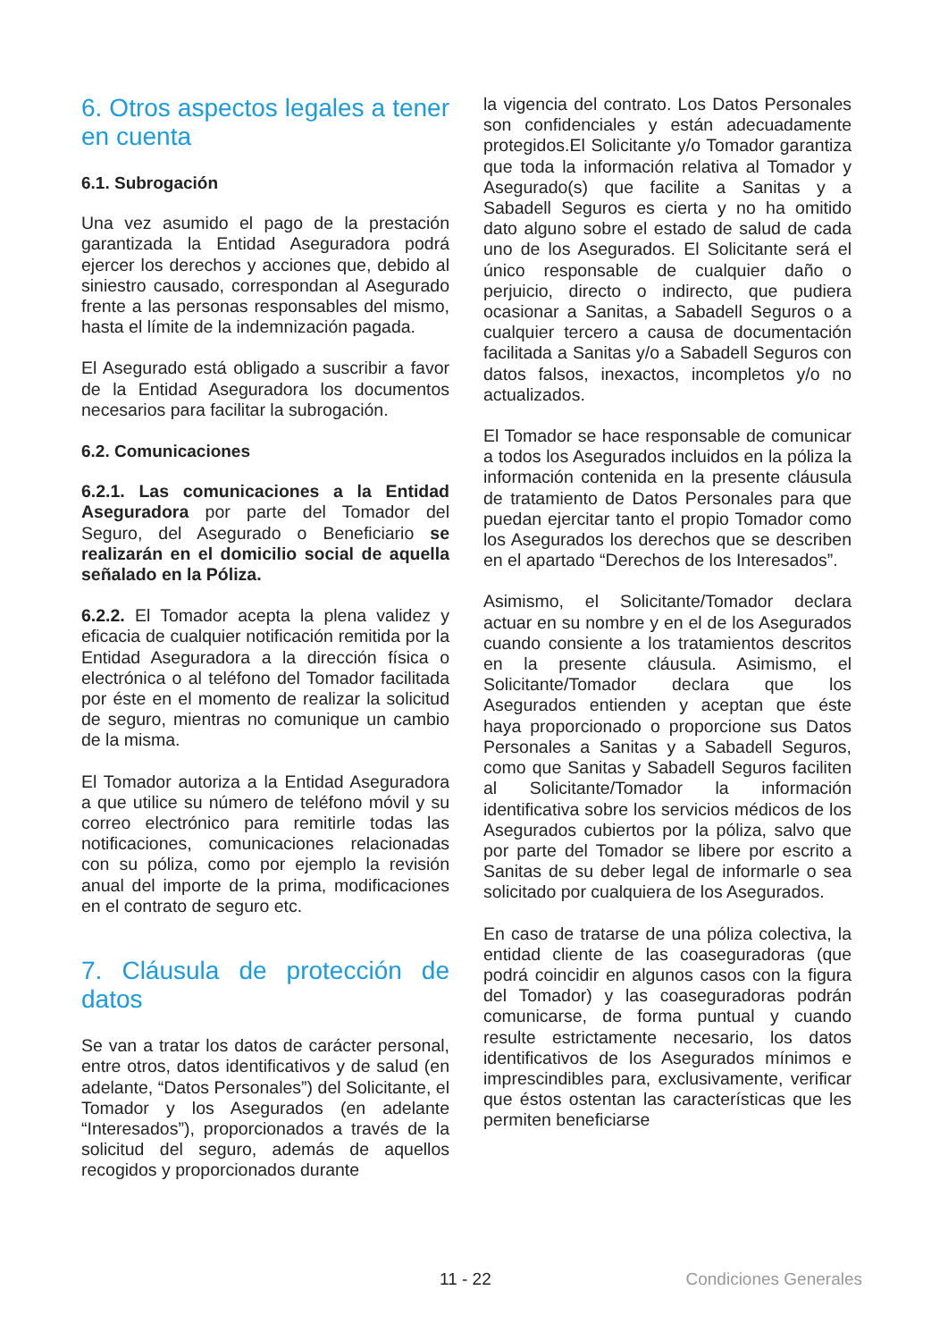6. Otros aspectos legales a tener en cuenta
6.1. Subrogación
Una vez asumido el pago de la prestación garantizada la Entidad Aseguradora podrá ejercer los derechos y acciones que, debido al siniestro causado, correspondan al Asegurado frente a las personas responsables del mismo, hasta el límite de la indemnización pagada.
El Asegurado está obligado a suscribir a favor de la Entidad Aseguradora los documentos necesarios para facilitar la subrogación.
6.2. Comunicaciones
6.2.1. Las comunicaciones a la Entidad Aseguradora por parte del Tomador del Seguro, del Asegurado o Beneficiario se realizarán en el domicilio social de aquella señalado en la Póliza.
6.2.2. El Tomador acepta la plena validez y eficacia de cualquier notificación remitida por la Entidad Aseguradora a la dirección física o electrónica o al teléfono del Tomador facilitada por éste en el momento de realizar la solicitud de seguro, mientras no comunique un cambio de la misma.
El Tomador autoriza a la Entidad Aseguradora a que utilice su número de teléfono móvil y su correo electrónico para remitirle todas las notificaciones, comunicaciones relacionadas con su póliza, como por ejemplo la revisión anual del importe de la prima, modificaciones en el contrato de seguro etc.
7. Cláusula de protección de datos
Se van a tratar los datos de carácter personal, entre otros, datos identificativos y de salud (en adelante, “Datos Personales”) del Solicitante, el Tomador y los Asegurados (en adelante “Interesados”), proporcionados a través de la solicitud del seguro, además de aquellos recogidos y proporcionados durante
la vigencia del contrato. Los Datos Personales son confidenciales y están adecuadamente protegidos.El Solicitante y/o Tomador garantiza que toda la información relativa al Tomador y Asegurado(s) que facilite a Sanitas y a Sabadell Seguros es cierta y no ha omitido dato alguno sobre el estado de salud de cada uno de los Asegurados. El Solicitante será el único responsable de cualquier daño o perjuicio, directo o indirecto, que pudiera ocasionar a Sanitas, a Sabadell Seguros o a cualquier tercero a causa de documentación facilitada a Sanitas y/o a Sabadell Seguros con datos falsos, inexactos, incompletos y/o no actualizados.
El Tomador se hace responsable de comunicar a todos los Asegurados incluidos en la póliza la información contenida en la presente cláusula de tratamiento de Datos Personales para que puedan ejercitar tanto el propio Tomador como los Asegurados los derechos que se describen en el apartado “Derechos de los Interesados”.
Asimismo, el Solicitante/Tomador declara actuar en su nombre y en el de los Asegurados cuando consiente a los tratamientos descritos en la presente cláusula. Asimismo, el Solicitante/Tomador declara que los Asegurados entienden y aceptan que éste haya proporcionado o proporcione sus Datos Personales a Sanitas y a Sabadell Seguros, como que Sanitas y Sabadell Seguros faciliten al Solicitante/Tomador la información identificativa sobre los servicios médicos de los Asegurados cubiertos por la póliza, salvo que por parte del Tomador se libere por escrito a Sanitas de su deber legal de informarle o sea solicitado por cualquiera de los Asegurados.
En caso de tratarse de una póliza colectiva, la entidad cliente de las coaseguradoras (que podrá coincidir en algunos casos con la figura del Tomador) y las coaseguradoras podrán comunicarse, de forma puntual y cuando resulte estrictamente necesario, los datos identificativos de los Asegurados mínimos e imprescindibles para, exclusivamente, verificar que éstos ostentan las características que les permiten beneficiarse
11 - 22 Condiciones Generales